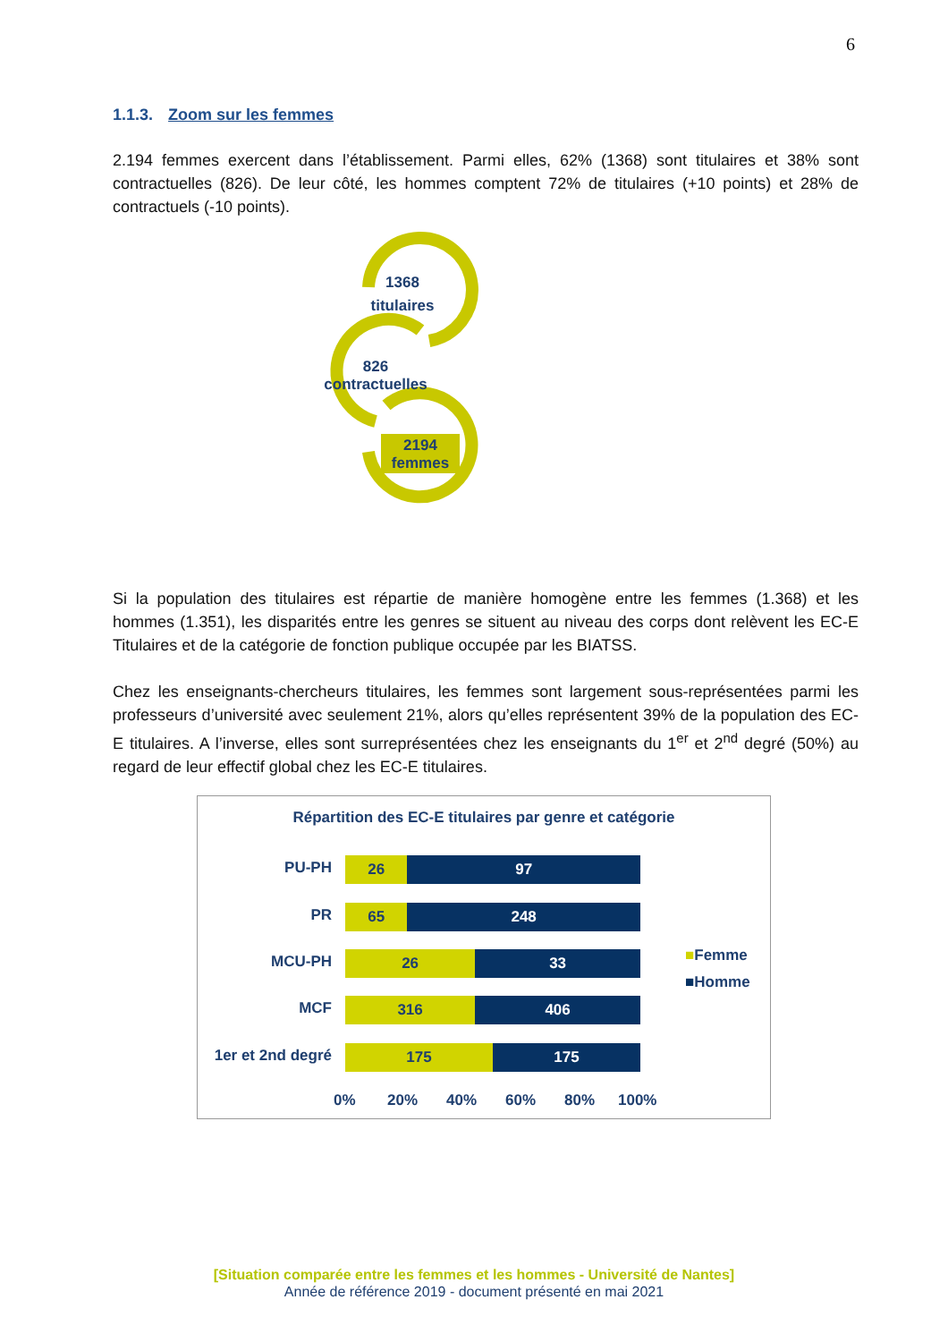6
1.1.3. Zoom sur les femmes
2.194 femmes exercent dans l’établissement. Parmi elles, 62% (1368) sont titulaires et 38% sont contractuelles (826). De leur côté, les hommes comptent 72% de titulaires (+10 points) et 28% de contractuels (-10 points).
1368
titulaires
826
contractuelles
2194
femmes
Si la population des titulaires est répartie de manière homogène entre les femmes (1.368) et les hommes (1.351), les disparités entre les genres se situent au niveau des corps dont relèvent les EC-E Titulaires et de la catégorie de fonction publique occupée par les BIATSS.
Chez les enseignants-chercheurs titulaires, les femmes sont largement sous-représentées parmi les professeurs d’université avec seulement 21%, alors qu’elles représentent 39% de la population des EC-E titulaires. A l’inverse, elles sont surreprésentées chez les enseignants du 1<sup>er</sup> et 2<sup>nd</sup> degré (50%) au regard de leur effectif global chez les EC-E titulaires.
Répartition des EC-E titulaires par genre et catégorie
PU-PH
26 97
PR
65 248
MCU-PH
26 33
MCF
316 406
1er et 2nd degré
175 175
0% 20% 40% 60% 80% 100%
■Femme
■Homme
[Situation comparée entre les femmes et les hommes - Université de Nantes]
Année de référence 2019 - document présenté en mai 2021